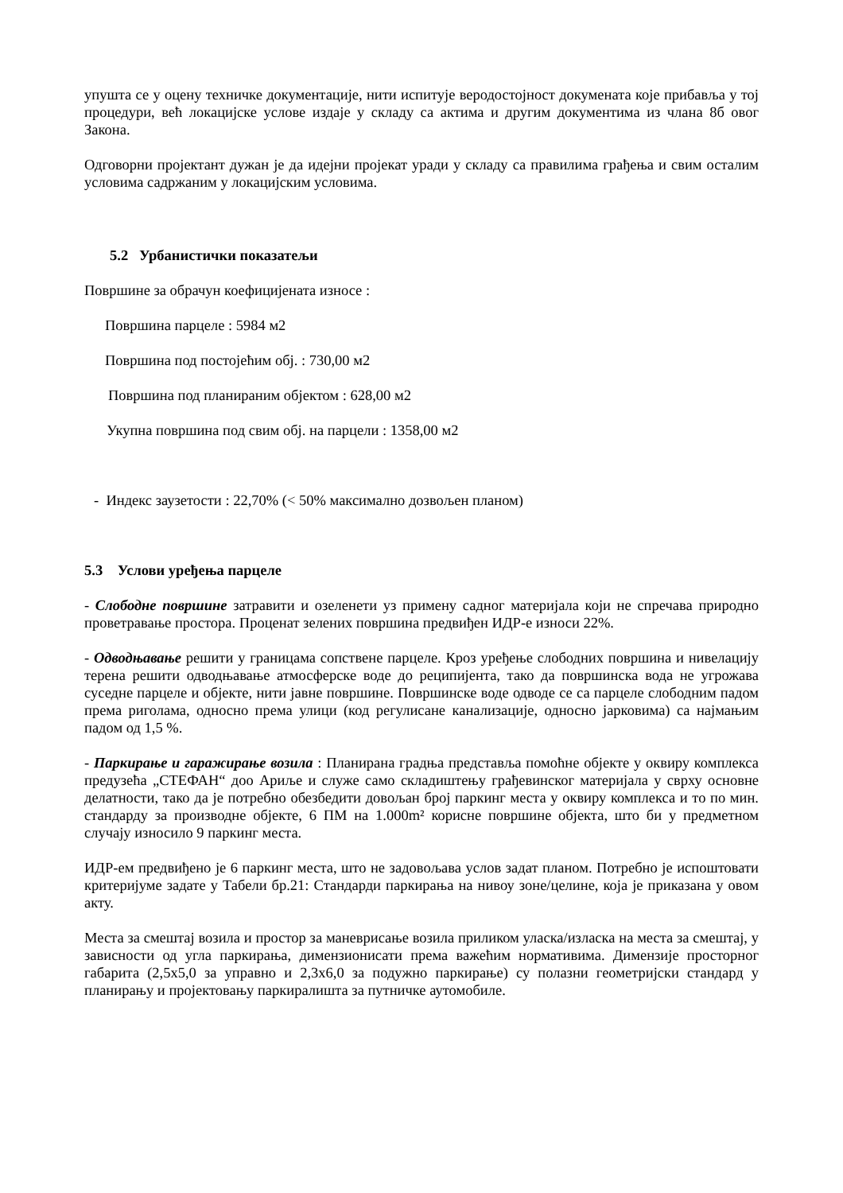упушта се у оцену техничке документације, нити испитује веродостојност докумената које прибавља у тој процедури, већ локацијске услове издаје у складу са актима и другим документима из члана 8б овог Закона.
Одговорни пројектант дужан је да идејни пројекат уради у складу са правилима грађења и свим осталим условима садржаним у локацијским условима.
5.2 Урбанистички показатељи
Површине за обрачун коефицијената износе :
Површина парцеле : 5984 м2
Површина под постојећим обј. : 730,00 м2
Површина под планираним објектом : 628,00 м2
Укупна површина под свим обј. на парцели : 1358,00 м2
- Индекс заузетости : 22,70% (< 50% максимално дозвољен планом)
5.3 Услови уређења парцеле
- Слободне површине затравити и озеленети уз примену садног материјала који не спречава природно проветравање простора. Проценат зелених површина предвиђен ИДР-е износи 22%.
- Одводњавање решити у границама сопствене парцеле. Кроз уређење слободних површина и нивелацију терена решити одводњавање атмосферске воде до реципијента, тако да површинска вода не угрожава суседне парцеле и објекте, нити јавне површине. Површинске воде одводе се са парцеле слободним падом према риголама, односно према улици (код регулисане канализације, односно јарковима) са најмањим падом од 1,5 %.
- Паркирање и гаражирање возила : Планирана градња представља помоћне објекте у оквиру комплекса предузећа „СТЕФАН“ доо Ариље и служе само складиштењу грађевинског материјала у сврху основне делатности, тако да је потребно обезбедити довољан број паркинг места у оквиру комплекса и то по мин. стандарду за производне објекте, 6 ПМ на 1.000m² корисне површине објекта, што би у предметном случају износило 9 паркинг места.
ИДР-ем предвиђено је 6 паркинг места, што не задовољава услов задат планом. Потребно је испоштовати критеријуме задате у Табели бр.21: Стандарди паркирања на нивоу зоне/целине, која је приказана у овом акту.
Места за смештај возила и простор за маневрисање возила приликом уласка/изласка на места за смештај, у зависности од угла паркирања, димензионисати према важећим нормативима. Димензије просторног габарита (2,5x5,0 за управно и 2,3x6,0 за подужно паркирање) су полазни геометријски стандард у планирању и пројектовању паркиралишта за путничке аутомобиле.